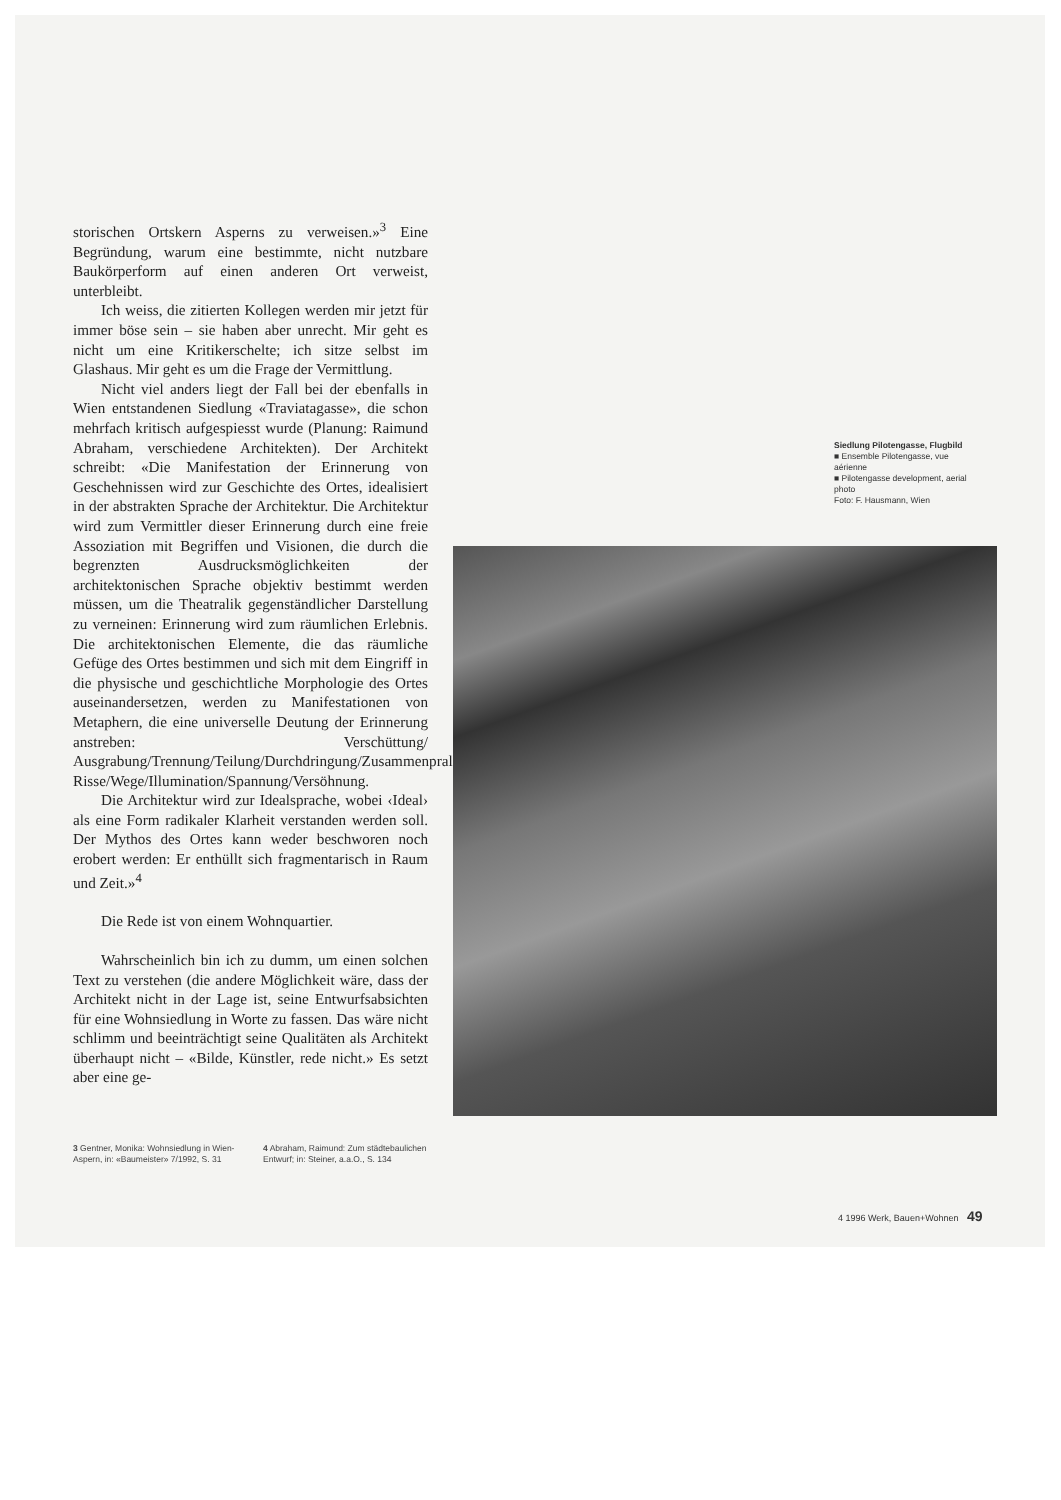storischen Ortskern Asperns zu verweisen.»<sup>3</sup> Eine Begründung, warum eine bestimmte, nicht nutzbare Baukörperform auf einen anderen Ort verweist, unterbleibt.
Ich weiss, die zitierten Kollegen werden mir jetzt für immer böse sein – sie haben aber unrecht. Mir geht es nicht um eine Kritikerschelte; ich sitze selbst im Glashaus. Mir geht es um die Frage der Vermittlung.
Nicht viel anders liegt der Fall bei der ebenfalls in Wien entstandenen Siedlung «Traviatagasse», die schon mehrfach kritisch aufgespiesst wurde (Planung: Raimund Abraham, verschiedene Architekten). Der Architekt schreibt: «Die Manifestation der Erinnerung von Geschehnissen wird zur Geschichte des Ortes, idealisiert in der abstrakten Sprache der Architektur. Die Architektur wird zum Vermittler dieser Erinnerung durch eine freie Assoziation mit Begriffen und Visionen, die durch die begrenzten Ausdrucksmöglichkeiten der architektonischen Sprache objektiv bestimmt werden müssen, um die Theatralik gegenständlicher Darstellung zu verneinen: Erinnerung wird zum räumlichen Erlebnis. Die architektonischen Elemente, die das räumliche Gefüge des Ortes bestimmen und sich mit dem Eingriff in die physische und geschichtliche Morphologie des Ortes auseinandersetzen, werden zu Manifestationen von Metaphern, die eine universelle Deutung der Erinnerung anstreben: Verschüttung/ Ausgrabung/Trennung/Teilung/Durchdringung/Zusammenprall/Endpunkte/Tore/Achsen/ Risse/Wege/Illumination/Spannung/Versöhnung.
Die Architektur wird zur Idealsprache, wobei ‹Ideal› als eine Form radikaler Klarheit verstanden werden soll. Der Mythos des Ortes kann weder beschworen noch erobert werden: Er enthüllt sich fragmentarisch in Raum und Zeit.»<sup>4</sup>
Die Rede ist von einem Wohnquartier.
Wahrscheinlich bin ich zu dumm, um einen solchen Text zu verstehen (die andere Möglichkeit wäre, dass der Architekt nicht in der Lage ist, seine Entwurfsabsichten für eine Wohnsiedlung in Worte zu fassen. Das wäre nicht schlimm und beeinträchtigt seine Qualitäten als Architekt überhaupt nicht – «Bilde, Künstler, rede nicht.» Es setzt aber eine ge-
3 Gentner, Monika: Wohnsiedlung in Wien-Aspern, in: «Baumeister» 7/1992, S. 31
4 Abraham, Raimund: Zum städtebaulichen Entwurf; in: Steiner, a.a.O., S. 134
Siedlung Pilotengasse, Flugbild
■ Ensemble Pilotengasse, vue aérienne
■ Pilotengasse development, aerial photo
Foto: F. Hausmann, Wien
4 1996 Werk, Bauen+Wohnen 49